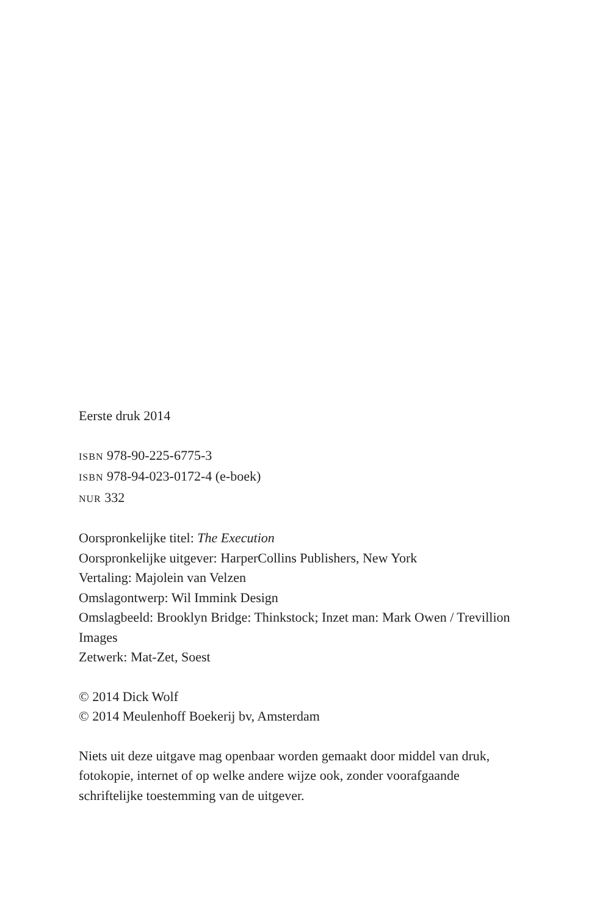Eerste druk 2014
ISBN 978-90-225-6775-3
ISBN 978-94-023-0172-4 (e-boek)
NUR 332
Oorspronkelijke titel: The Execution
Oorspronkelijke uitgever: HarperCollins Publishers, New York
Vertaling: Majolein van Velzen
Omslagontwerp: Wil Immink Design
Omslagbeeld: Brooklyn Bridge: Thinkstock; Inzet man: Mark Owen / Trevillion Images
Zetwerk: Mat-Zet, Soest
© 2014 Dick Wolf
© 2014 Meulenhoff Boekerij bv, Amsterdam
Niets uit deze uitgave mag openbaar worden gemaakt door middel van druk, fotokopie, internet of op welke andere wijze ook, zonder vooraf­gaande schriftelijke toestemming van de uitgever.